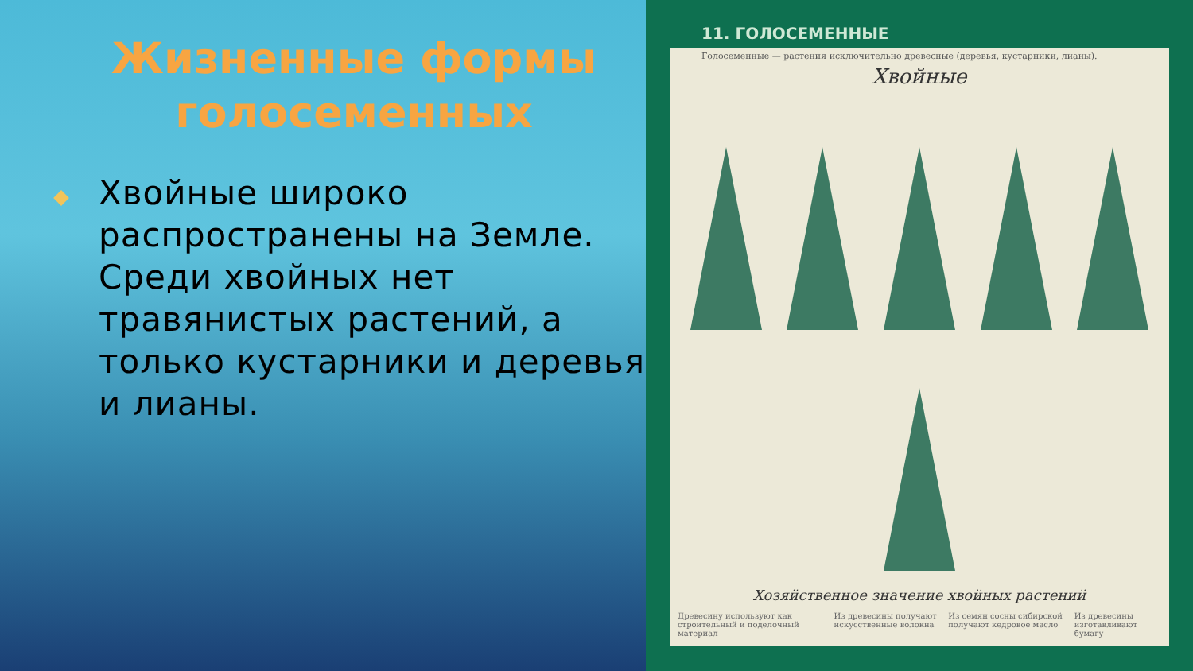Жизненные формы голосеменных
Хвойные широко распространены на Земле. Среди хвойных нет травянистых растений, а только кустарники и деревья и лианы.
11. ГОЛОСЕМЕННЫЕ
Голосеменные — растения исключительно древесные (деревья, кустарники, лианы).
Хвойные
Хозяйственное значение хвойных растений
Древесину используют как строительный и поделочный материал Из древесины получают искусственные волокна Из семян сосны сибирской получают кедровое масло Из древесины изготавливают бумагу